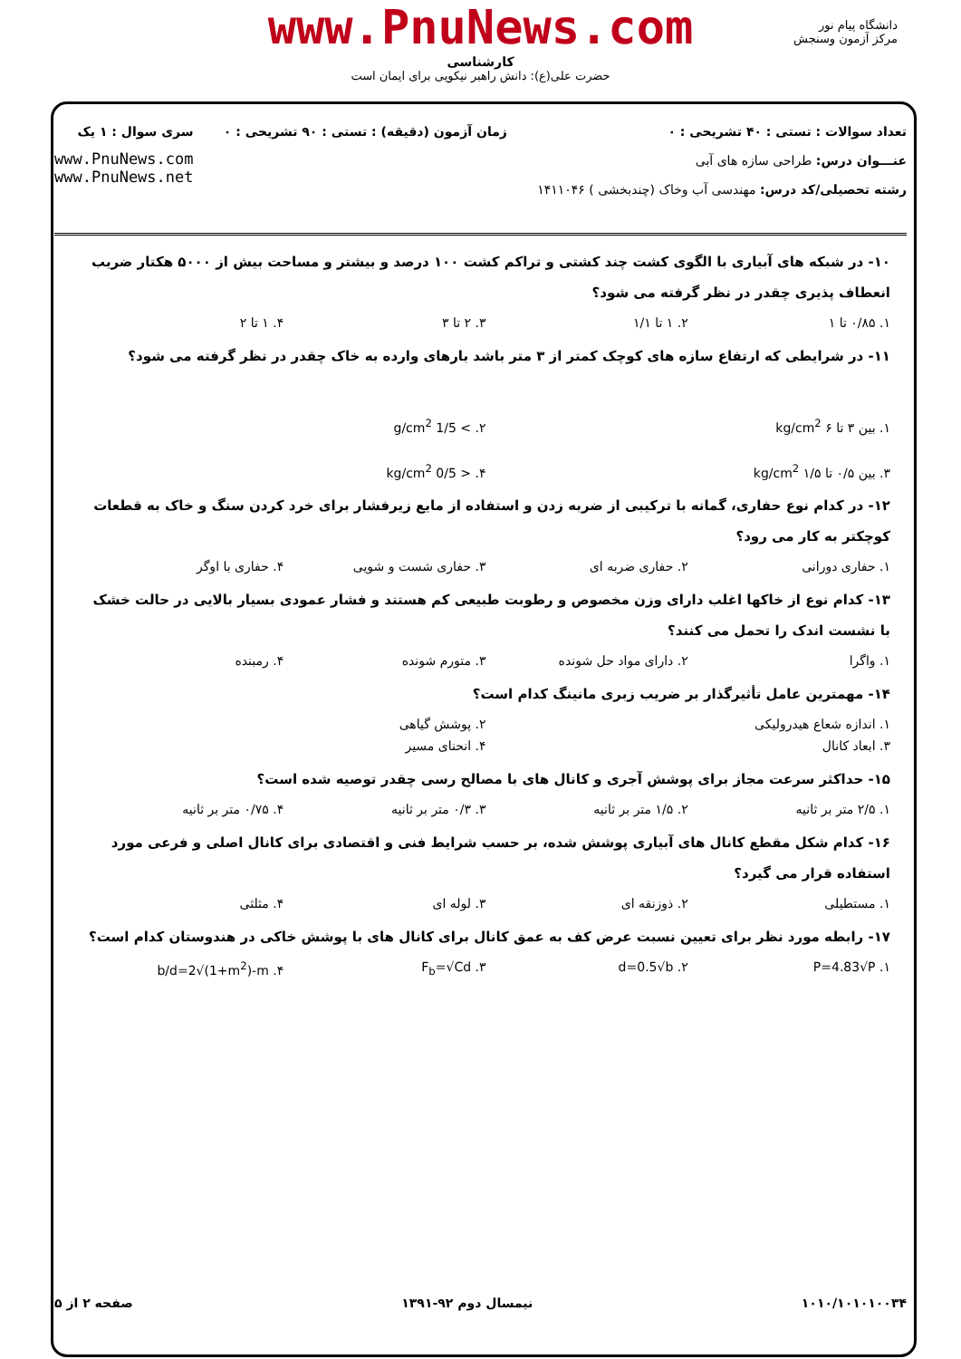www.PnuNews.com
کارشناسی
حضرت علی(ع): دانش راهبر نیکویی برای ایمان است
دانشگاه پیام نور
مرکز آزمون وسنجش
تعداد سوالات : تستی : ۴۰ تشریحی : ۰
عنـــوان درس: طراحی سازه های آبی
رشته تحصیلی/کد درس: مهندسی آب وخاک (چندبخشی ) ۱۴۱۱۰۴۶
زمان آزمون (دقیقه) : تستی : ۹۰ تشریحی : ۰
سری سوال : ۱ یک
www.PnuNews.com
www.PnuNews.net
۱۰- در شبکه های آبیاری با الگوی کشت چند کشتی و تراکم کشت ۱۰۰ درصد و بیشتر و مساحت بیش از ۵۰۰۰ هکتار ضریب انعطاف پذیری چقدر در نظر گرفته می شود؟
۱. ۰/۸۵ تا ۱ ۲. ۱ تا ۱/۱ ۳. ۲ تا ۳ ۴. ۱ تا ۲
۱۱- در شرایطی که ارتفاع سازه های کوچک کمتر از ۳ متر باشد بارهای وارده به خاک چقدر در نظر گرفته می شود؟
۱. بین ۳ تا ۶ kg/cm<sup>2</sup> ۲. > 1/5 g/cm<sup>2</sup>
۳. بین ۰/۵ تا ۱/۵ kg/cm<sup>2</sup> ۴. < 0/5 kg/cm<sup>2</sup>
۱۲- در کدام نوع حفاری، گمانه با ترکیبی از ضربه زدن و استفاده از مایع زیرفشار برای خرد کردن سنگ و خاک به قطعات کوچکتر به کار می رود؟
۱. حفاری دورانی ۲. حفاری ضربه ای ۳. حفاری شست و شویی ۴. حفاری با اوگر
۱۳- کدام نوع از خاکها اغلب دارای وزن مخصوص و رطوبت طبیعی کم هستند و فشار عمودی بسیار بالایی در حالت خشک با نشست اندک را تحمل می کنند؟
۱. واگرا ۲. دارای مواد حل شونده ۳. متورم شونده ۴. رمبنده
۱۴- مهمترین عامل تأثیرگذار بر ضریب زبری مانینگ کدام است؟
۱. اندازه شعاع هیدرولیکی ۲. پوشش گیاهی
۳. ابعاد کانال ۴. انحنای مسیر
۱۵- حداکثر سرعت مجاز برای پوشش آجری و کانال های با مصالح رسی چقدر توصیه شده است؟
۱. ۲/۵ متر بر ثانیه ۲. ۱/۵ متر بر ثانیه ۳. ۰/۳ متر بر ثانیه ۴. ۰/۷۵ متر بر ثانیه
۱۶- کدام شکل مقطع کانال های آبیاری پوشش شده، بر حسب شرایط فنی و اقتصادی برای کانال اصلی و فرعی مورد استفاده قرار می گیرد؟
۱. مستطیلی ۲. ذوزنقه ای ۳. لوله ای ۴. مثلثی
۱۷- رابطه مورد نظر برای تعیین نسبت عرض کف به عمق کانال برای کانال های با پوشش خاکی در هندوستان کدام است؟
۱. P=4.83√P ۲. d=0.5√b ۳. F<sub>b</sub>=√Cd ۴. b/d=2√(1+m<sup>2</sup>)-m
صفحه ۲ از ۵ نیمسال دوم ۹۲-۱۳۹۱ ۱۰۱۰/۱۰۱۰۱۰۰۳۴